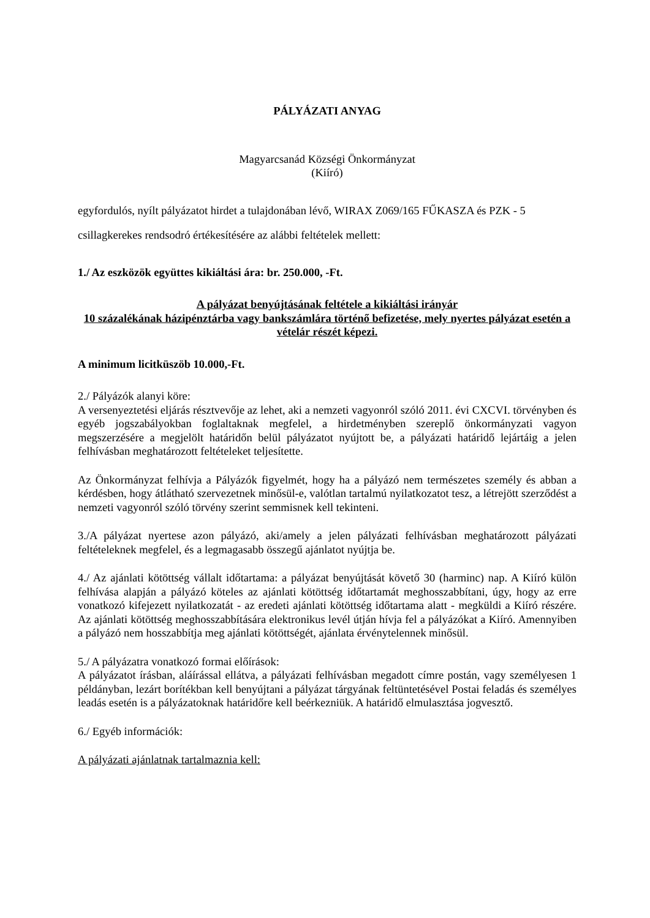PÁLYÁZATI ANYAG
Magyarcsanád Községi Önkormányzat
(Kiíró)
egyfordulós, nyílt pályázatot hirdet a tulajdonában lévő, WIRAX Z069/165 FŰKASZA és PZK - 5 csillagkerekes rendsodró értékesítésére az alábbi feltételek mellett:
1./ Az eszközök együttes kikiáltási ára: br. 250.000, -Ft.
A pályázat benyújtásának feltétele a kikiáltási irányár
10 százalékának házipénztárba vagy bankszámlára történő befizetése, mely nyertes pályázat esetén a vételár részét képezi.
A minimum licitküszöb 10.000,-Ft.
2./ Pályázók alanyi köre:
A versenyeztetési eljárás résztvevője az lehet, aki a nemzeti vagyonról szóló 2011. évi CXCVI. törvényben és egyéb jogszabályokban foglaltaknak megfelel, a hirdetményben szereplő önkormányzati vagyon megszerzésére a megjelölt határidőn belül pályázatot nyújtott be, a pályázati határidő lejártáig a jelen felhívásban meghatározott feltételeket teljesítette.
Az Önkormányzat felhívja a Pályázók figyelmét, hogy ha a pályázó nem természetes személy és abban a kérdésben, hogy átlátható szervezetnek minősül-e, valótlan tartalmú nyilatkozatot tesz, a létrejött szerződést a nemzeti vagyonról szóló törvény szerint semmisnek kell tekinteni.
3./A pályázat nyertese azon pályázó, aki/amely a jelen pályázati felhívásban meghatározott pályázati feltételeknek megfelel, és a legmagasabb összegű ajánlatot nyújtja be.
4./ Az ajánlati kötöttség vállalt időtartama: a pályázat benyújtását követő 30 (harminc) nap. A Kiíró külön felhívása alapján a pályázó köteles az ajánlati kötöttség időtartamát meghosszabbítani, úgy, hogy az erre vonatkozó kifejezett nyilatkozatát - az eredeti ajánlati kötöttség időtartama alatt - megküldi a Kiíró részére. Az ajánlati kötöttség meghosszabbítására elektronikus levél útján hívja fel a pályázókat a Kiíró. Amennyiben a pályázó nem hosszabbítja meg ajánlati kötöttségét, ajánlata érvénytelennek minősül.
5./ A pályázatra vonatkozó formai előírások:
A pályázatot írásban, aláírással ellátva, a pályázati felhívásban megadott címre postán, vagy személyesen 1 példányban, lezárt borítékban kell benyújtani a pályázat tárgyának feltüntetésével Postai feladás és személyes leadás esetén is a pályázatoknak határidőre kell beérkezniük. A határidő elmulasztása jogvesztő.
6./ Egyéb információk:
A pályázati ajánlatnak tartalmaznia kell: